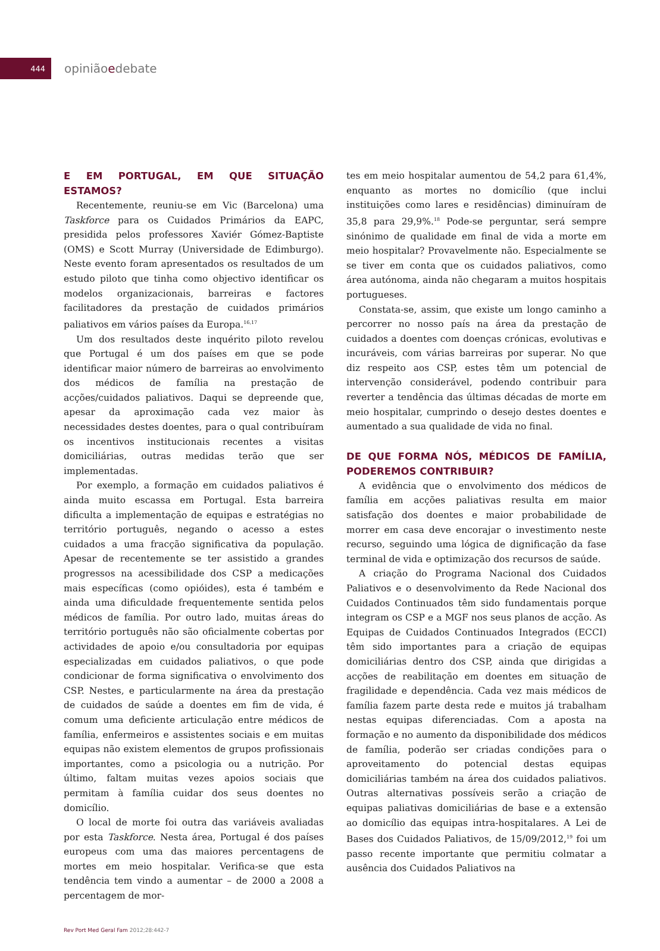444
opiniãoedebate
E EM PORTUGAL, EM QUE SITUAÇÃO ESTAMOS?
Recentemente, reuniu-se em Vic (Barcelona) uma Taskforce para os Cuidados Primários da EAPC, presidida pelos professores Xaviér Gómez-Baptiste (OMS) e Scott Murray (Universidade de Edimburgo). Neste evento foram apresentados os resultados de um estudo piloto que tinha como objectivo identificar os modelos organizacionais, barreiras e factores facilitadores da prestação de cuidados primários paliativos em vários países da Europa.<sup>16,17</sup>
Um dos resultados deste inquérito piloto revelou que Portugal é um dos países em que se pode identificar maior número de barreiras ao envolvimento dos médicos de família na prestação de acções/cuidados paliativos. Daqui se depreende que, apesar da aproximação cada vez maior às necessidades destes doentes, para o qual contribuíram os incentivos institucionais recentes a visitas domiciliárias, outras medidas terão que ser implementadas.
Por exemplo, a formação em cuidados paliativos é ainda muito escassa em Portugal. Esta barreira dificulta a implementação de equipas e estratégias no território português, negando o acesso a estes cuidados a uma fracção significativa da população. Apesar de recentemente se ter assistido a grandes progressos na acessibilidade dos CSP a medicações mais específicas (como opióides), esta é também e ainda uma dificuldade frequentemente sentida pelos médicos de família. Por outro lado, muitas áreas do território português não são oficialmente cobertas por actividades de apoio e/ou consultadoria por equipas especializadas em cuidados paliativos, o que pode condicionar de forma significativa o envolvimento dos CSP. Nestes, e particularmente na área da prestação de cuidados de saúde a doentes em fim de vida, é comum uma deficiente articulação entre médicos de família, enfermeiros e assistentes sociais e em muitas equipas não existem elementos de grupos profissionais importantes, como a psicologia ou a nutrição. Por último, faltam muitas vezes apoios sociais que permitam à família cuidar dos seus doentes no domicílio.
O local de morte foi outra das variáveis avaliadas por esta Taskforce. Nesta área, Portugal é dos países europeus com uma das maiores percentagens de mortes em meio hospitalar. Verifica-se que esta tendência tem vindo a aumentar – de 2000 a 2008 a percentagem de mor-
tes em meio hospitalar aumentou de 54,2 para 61,4%, enquanto as mortes no domicílio (que inclui instituições como lares e residências) diminuíram de 35,8 para 29,9%.<sup>18</sup> Pode-se perguntar, será sempre sinónimo de qualidade em final de vida a morte em meio hospitalar? Provavelmente não. Especialmente se se tiver em conta que os cuidados paliativos, como área autónoma, ainda não chegaram a muitos hospitais portugueses.
Constata-se, assim, que existe um longo caminho a percorrer no nosso país na área da prestação de cuidados a doentes com doenças crónicas, evolutivas e incuráveis, com várias barreiras por superar. No que diz respeito aos CSP, estes têm um potencial de intervenção considerável, podendo contribuir para reverter a tendência das últimas décadas de morte em meio hospitalar, cumprindo o desejo destes doentes e aumentado a sua qualidade de vida no final.
DE QUE FORMA NÓS, MÉDICOS DE FAMÍLIA, PODEREMOS CONTRIBUIR?
A evidência que o envolvimento dos médicos de família em acções paliativas resulta em maior satisfação dos doentes e maior probabilidade de morrer em casa deve encorajar o investimento neste recurso, seguindo uma lógica de dignificação da fase terminal de vida e optimização dos recursos de saúde.
A criação do Programa Nacional dos Cuidados Paliativos e o desenvolvimento da Rede Nacional dos Cuidados Continuados têm sido fundamentais porque integram os CSP e a MGF nos seus planos de acção. As Equipas de Cuidados Continuados Integrados (ECCI) têm sido importantes para a criação de equipas domiciliárias dentro dos CSP, ainda que dirigidas a acções de reabilitação em doentes em situação de fragilidade e dependência. Cada vez mais médicos de família fazem parte desta rede e muitos já trabalham nestas equipas diferenciadas. Com a aposta na formação e no aumento da disponibilidade dos médicos de família, poderão ser criadas condições para o aproveitamento do potencial destas equipas domiciliárias também na área dos cuidados paliativos. Outras alternativas possíveis serão a criação de equipas paliativas domiciliárias de base e a extensão ao domicílio das equipas intra-hospitalares. A Lei de Bases dos Cuidados Paliativos, de 15/09/2012,<sup>19</sup> foi um passo recente importante que permitiu colmatar a ausência dos Cuidados Paliativos na
Rev Port Med Geral Fam 2012;28:442-7